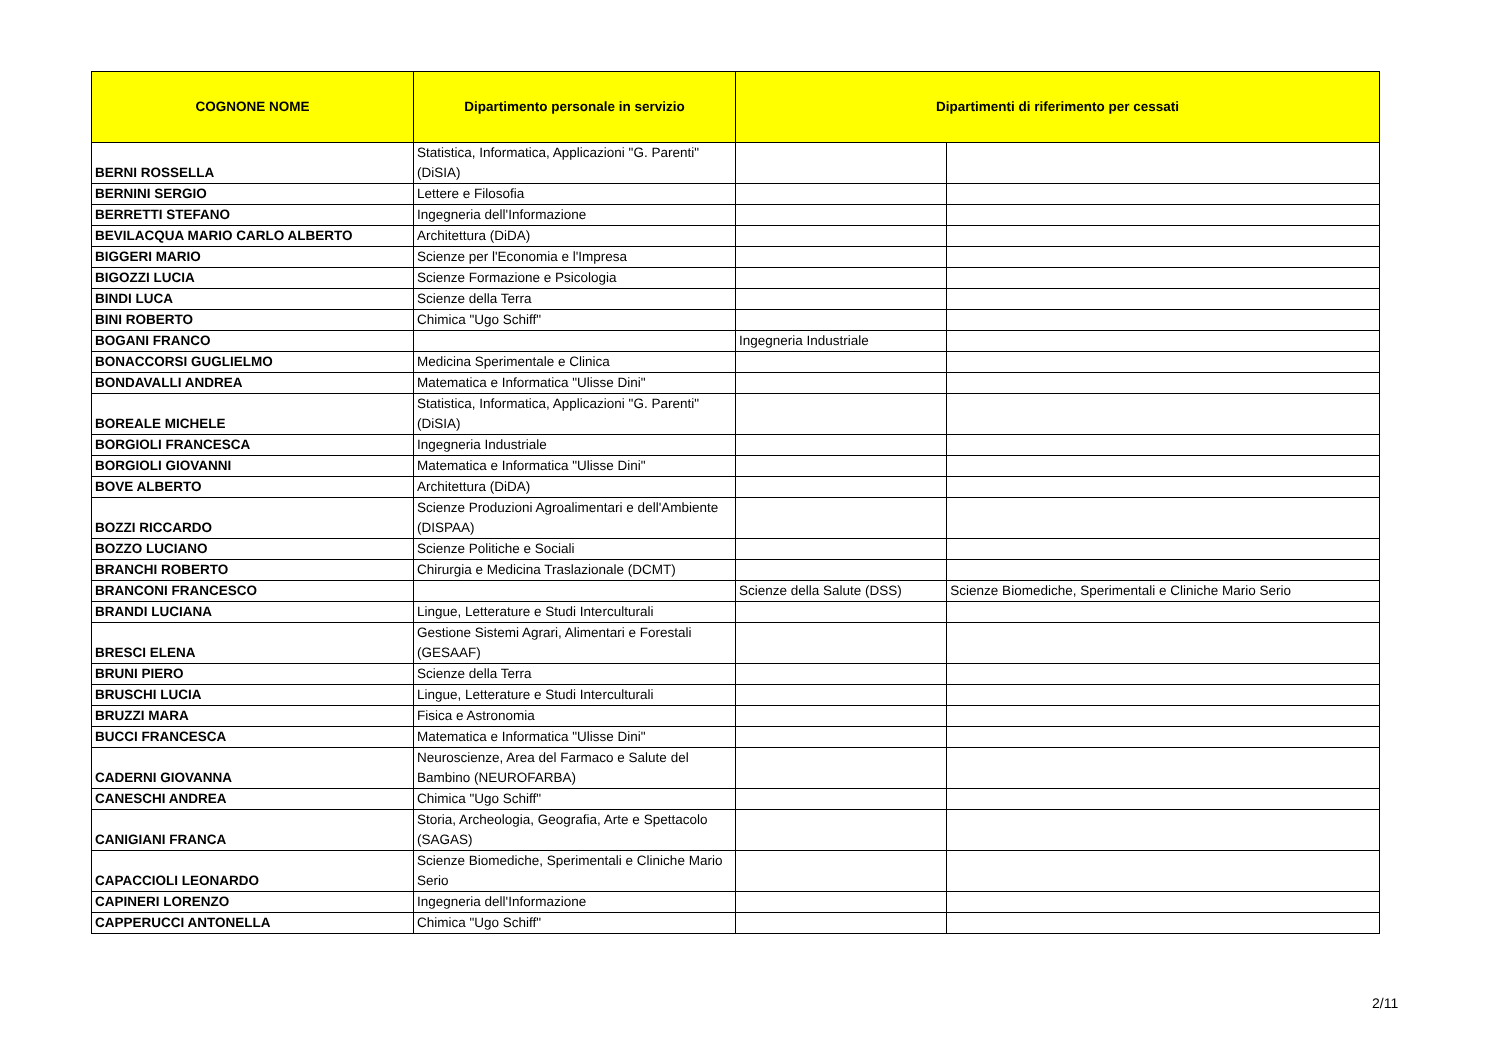| COGNONE NOME | Dipartimento personale in servizio | Dipartimenti di riferimento per cessati | |
| --- | --- | --- | --- |
| BERNI ROSSELLA | Statistica, Informatica, Applicazioni "G. Parenti" (DiSIA) | | |
| BERNINI SERGIO | Lettere e Filosofia | | |
| BERRETTI STEFANO | Ingegneria dell'Informazione | | |
| BEVILACQUA MARIO CARLO ALBERTO | Architettura (DiDA) | | |
| BIGGERI MARIO | Scienze per l'Economia e l'Impresa | | |
| BIGOZZI LUCIA | Scienze Formazione e Psicologia | | |
| BINDI LUCA | Scienze della Terra | | |
| BINI ROBERTO | Chimica "Ugo Schiff" | | |
| BOGANI FRANCO | | Ingegneria Industriale | |
| BONACCORSI GUGLIELMO | Medicina Sperimentale e Clinica | | |
| BONDAVALLI ANDREA | Matematica e Informatica "Ulisse Dini" | | |
| BOREALE MICHELE | Statistica, Informatica, Applicazioni "G. Parenti" (DiSIA) | | |
| BORGIOLI FRANCESCA | Ingegneria Industriale | | |
| BORGIOLI GIOVANNI | Matematica e Informatica "Ulisse Dini" | | |
| BOVE ALBERTO | Architettura (DiDA) | | |
| BOZZI RICCARDO | Scienze Produzioni Agroalimentari e dell'Ambiente (DISPAA) | | |
| BOZZO LUCIANO | Scienze Politiche e Sociali | | |
| BRANCHI ROBERTO | Chirurgia e Medicina Traslazionale (DCMT) | | |
| BRANCONI FRANCESCO | | Scienze della Salute (DSS) | Scienze Biomediche, Sperimentali e Cliniche Mario Serio |
| BRANDI LUCIANA | Lingue, Letterature e Studi Interculturali | | |
| BRESCI ELENA | Gestione Sistemi Agrari, Alimentari e Forestali (GESAAF) | | |
| BRUNI PIERO | Scienze della Terra | | |
| BRUSCHI LUCIA | Lingue, Letterature e Studi Interculturali | | |
| BRUZZI MARA | Fisica e Astronomia | | |
| BUCCI FRANCESCA | Matematica e Informatica "Ulisse Dini" | | |
| CADERNI GIOVANNA | Neuroscienze, Area del Farmaco e Salute del Bambino (NEUROFARBA) | | |
| CANESCHI ANDREA | Chimica "Ugo Schiff" | | |
| CANIGIANI FRANCA | Storia, Archeologia, Geografia, Arte e Spettacolo (SAGAS) | | |
| CAPACCIOLI LEONARDO | Scienze Biomediche, Sperimentali e Cliniche Mario Serio | | |
| CAPINERI LORENZO | Ingegneria dell'Informazione | | |
| CAPPERUCCI ANTONELLA | Chimica "Ugo Schiff" | | |
2/11